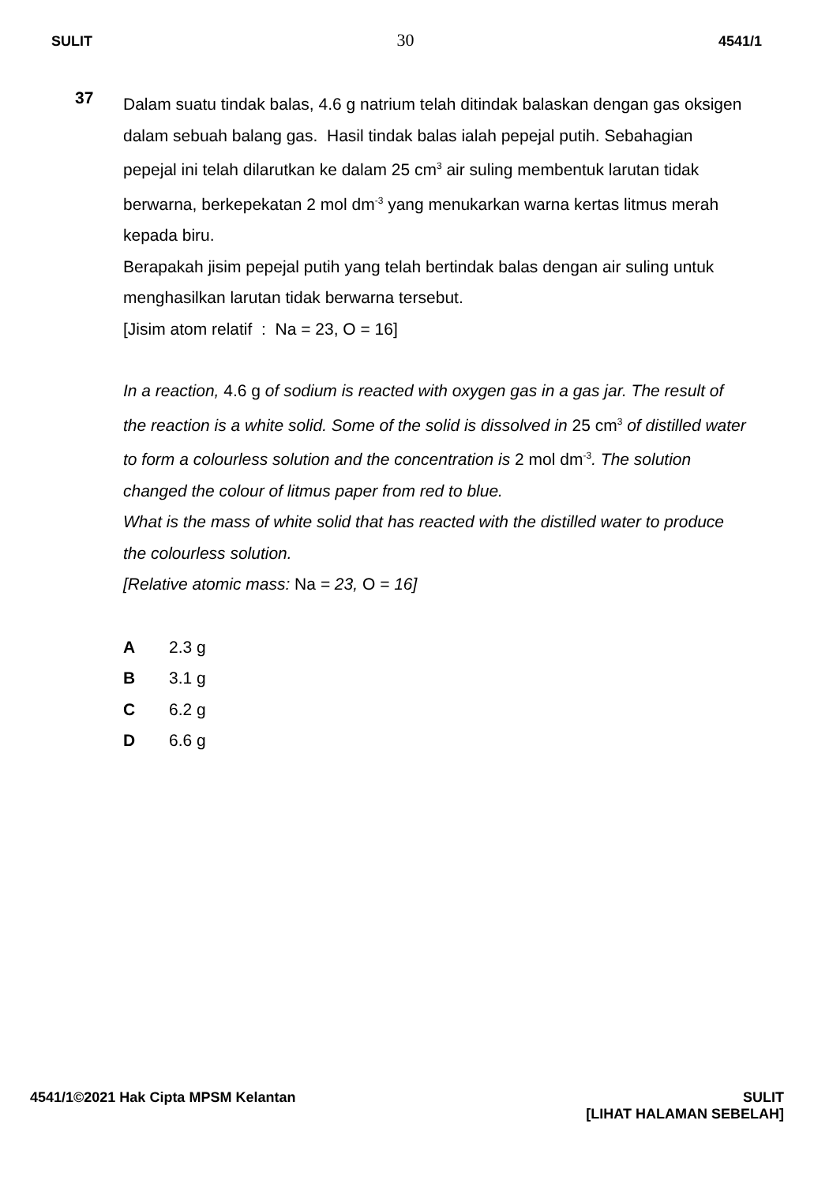SULIT 30 4541/1
37
Dalam suatu tindak balas, 4.6 g natrium telah ditindak balaskan dengan gas oksigen dalam sebuah balang gas. Hasil tindak balas ialah pepejal putih. Sebahagian pepejal ini telah dilarutkan ke dalam 25 cm<sup>3</sup> air suling membentuk larutan tidak berwarna, berkepekatan 2 mol dm<sup>-3</sup> yang menukarkan warna kertas litmus merah kepada biru.
Berapakah jisim pepejal putih yang telah bertindak balas dengan air suling untuk menghasilkan larutan tidak berwarna tersebut.
[Jisim atom relatif : Na = 23, O = 16]
In a reaction, 4.6 g of sodium is reacted with oxygen gas in a gas jar. The result of the reaction is a white solid. Some of the solid is dissolved in 25 cm<sup>3</sup> of distilled water to form a colourless solution and the concentration is 2 mol dm<sup>-3</sup>. The solution changed the colour of litmus paper from red to blue.
What is the mass of white solid that has reacted with the distilled water to produce the colourless solution.
[Relative atomic mass: Na = 23, O = 16]
A 2.3 g
B 3.1 g
C 6.2 g
D 6.6 g
4541/1©2021 Hak Cipta MPSM Kelantan SULIT
[LIHAT HALAMAN SEBELAH]